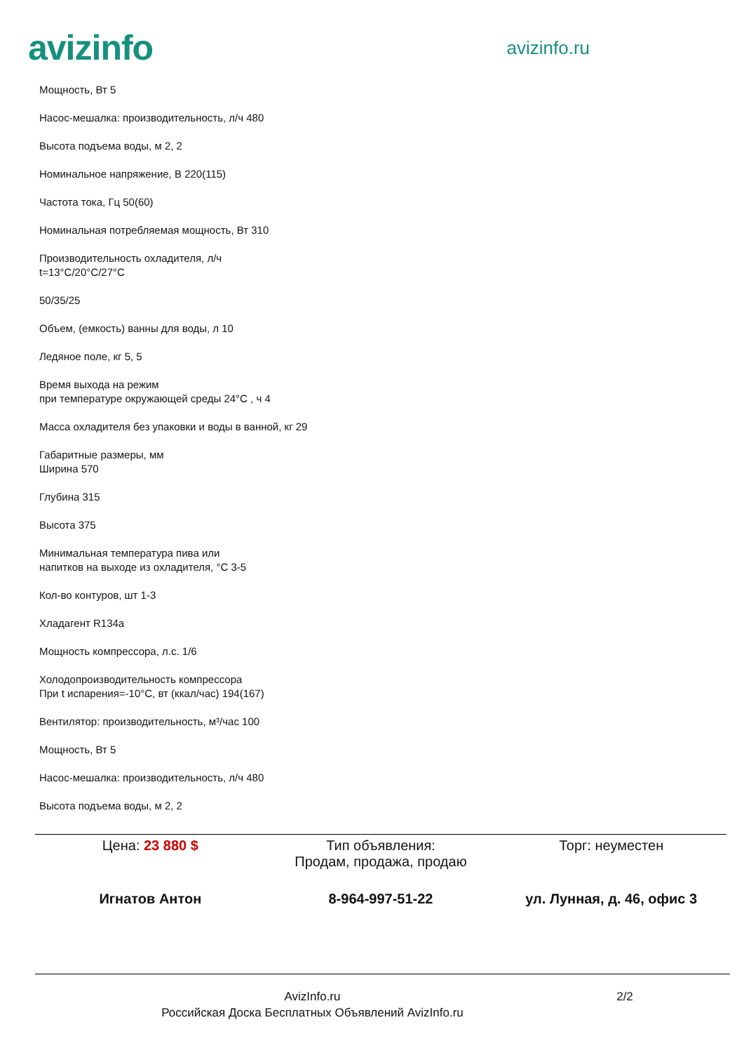avizinfo
avizinfo.ru
Мощность, Вт 5
Насос-мешалка: производительность, л/ч 480
Высота подъема воды, м 2, 2
Номинальное напряжение, В 220(115)
Частота тока, Гц 50(60)
Номинальная потребляемая мощность, Вт 310
Производительность охладителя, л/ч
t=13°C/20°C/27°C
50/35/25
Объем, (емкость) ванны для воды, л 10
Ледяное поле, кг 5, 5
Время выхода на режим
при температуре окружающей среды 24°C , ч 4
Масса охладителя без упаковки и воды в ванной, кг 29
Габаритные размеры, мм
Ширина 570
Глубина 315
Высота 375
Минимальная температура пива или
напитков на выходе из охладителя, °С 3-5
Кол-во контуров, шт 1-3
Хладагент R134a
Мощность компрессора, л.с. 1/6
Холодопроизводительность компрессора
При t испарения=-10°С, вт (ккал/час) 194(167)
Вентилятор: производительность, м³/час 100
Мощность, Вт 5
Насос-мешалка: производительность, л/ч 480
Высота подъема воды, м 2, 2
Цена: 23 880 $ Тип объявления:
Продам, продажа, продаю
Торг: неуместен
Игнатов Антон 8-964-997-51-22 ул. Лунная, д. 46, офис 3
AvizInfo.ru
Российская Доска Бесплатных Объявлений AvizInfo.ru
2/2